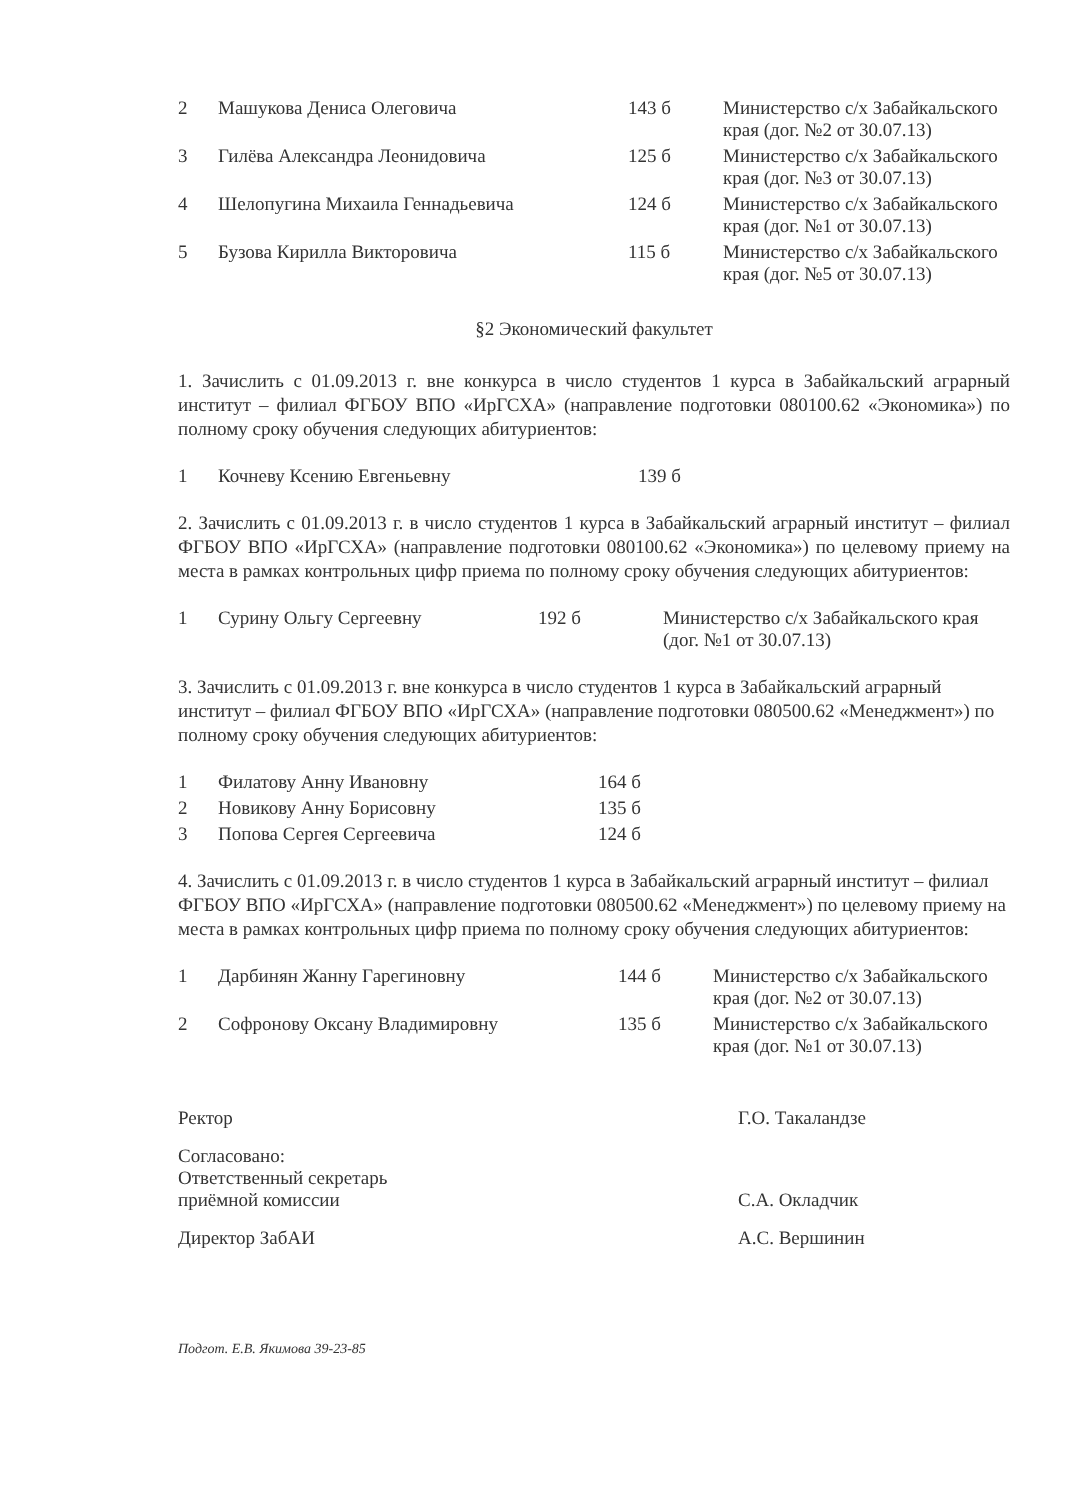| 2 | Машукова Дениса Олеговича | 143 б | Министерство с/х Забайкальского края (дог. №2 от 30.07.13) |
| 3 | Гилёва Александра Леонидовича | 125 б | Министерство с/х Забайкальского края (дог. №3 от 30.07.13) |
| 4 | Шелопугина Михаила Геннадьевича | 124 б | Министерство с/х Забайкальского края (дог. №1 от 30.07.13) |
| 5 | Бузова Кирилла Викторовича | 115 б | Министерство с/х Забайкальского края (дог. №5 от 30.07.13) |
§2 Экономический факультет
1. Зачислить с 01.09.2013 г. вне конкурса в число студентов 1 курса в Забайкальский аграрный институт – филиал ФГБОУ ВПО «ИрГСХА» (направление подготовки 080100.62 «Экономика») по полному сроку обучения следующих абитуриентов:
| 1 | Кочневу Ксению Евгеньевну | 139 б |
2. Зачислить с 01.09.2013 г. в число студентов 1 курса в Забайкальский аграрный институт – филиал ФГБОУ ВПО «ИрГСХА» (направление подготовки 080100.62 «Экономика») по целевому приему на места в рамках контрольных цифр приема по полному сроку обучения следующих абитуриентов:
| 1 | Сурину Ольгу Сергеевну | 192 б | Министерство с/х Забайкальского края (дог. №1 от 30.07.13) |
3. Зачислить с 01.09.2013 г. вне конкурса в число студентов 1 курса в Забайкальский аграрный институт – филиал ФГБОУ ВПО «ИрГСХА» (направление подготовки 080500.62 «Менеджмент») по полному сроку обучения следующих абитуриентов:
| 1 | Филатову Анну Ивановну | 164 б |
| 2 | Новикову Анну Борисовну | 135 б |
| 3 | Попова Сергея Сергеевича | 124 б |
4. Зачислить с 01.09.2013 г. в число студентов 1 курса в Забайкальский аграрный институт – филиал ФГБОУ ВПО «ИрГСХА» (направление подготовки 080500.62 «Менеджмент») по целевому приему на места в рамках контрольных цифр приема по полному сроку обучения следующих абитуриентов:
| 1 | Дарбинян Жанну Гарегиновну | 144 б | Министерство с/х Забайкальского края (дог. №2 от 30.07.13) |
| 2 | Софронову Оксану Владимировну | 135 б | Министерство с/х Забайкальского края (дог. №1 от 30.07.13) |
| Ректор | Г.О. Такаландзе |
| Согласовано: Ответственный секретарь приёмной комиссии | С.А. Окладчик |
| Директор ЗабАИ | А.С. Вершинин |
Подгот. Е.В. Якимова 39-23-85